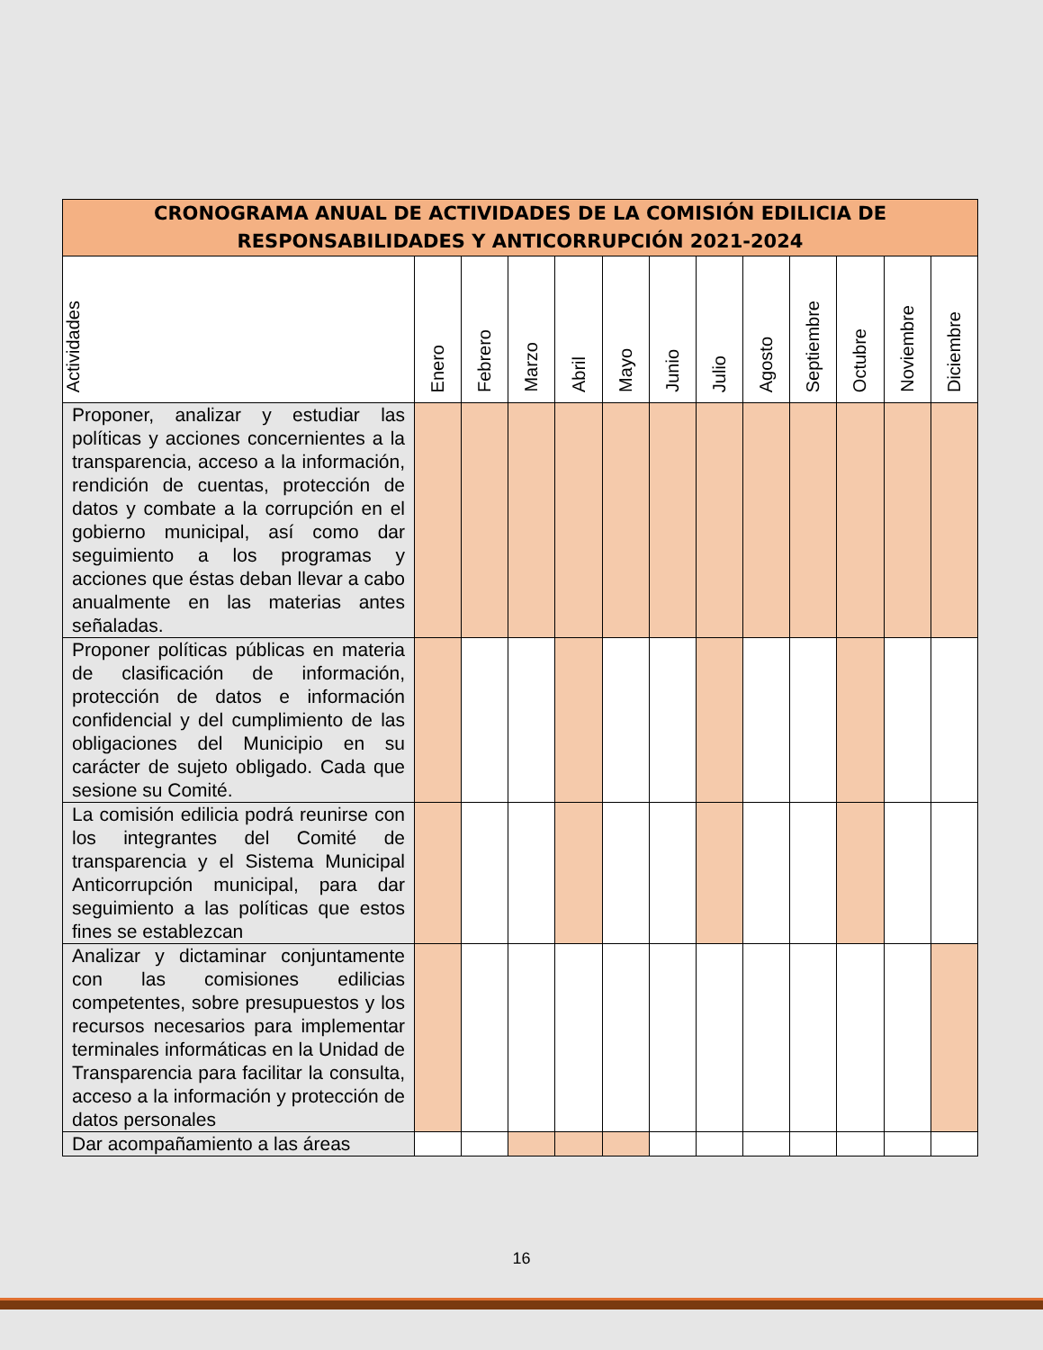| CRONOGRAMA ANUAL DE ACTIVIDADES DE LA COMISIÓN EDILICIA DE RESPONSABILIDADES Y ANTICORRUPCIÓN 2021-2024 | | | | | | | | | | | | |
| Actividades | Enero | Febrero | Marzo | Abril | Mayo | Junio | Julio | Agosto | Septiembre | Octubre | Noviembre | Diciembre |
| Proponer, analizar y estudiar las políticas y acciones concernientes a la transparencia, acceso a la información, rendición de cuentas, protección de datos y combate a la corrupción en el gobierno municipal, así como dar seguimiento a los programas y acciones que éstas deban llevar a cabo anualmente en las materias antes señaladas. | | | | | | | | | | | | |
| Proponer políticas públicas en materia de clasificación de información, protección de datos e información confidencial y del cumplimiento de las obligaciones del Municipio en su carácter de sujeto obligado. Cada que sesione su Comité. | | | | | | | | | | | | |
| La comisión edilicia podrá reunirse con los integrantes del Comité de transparencia y el Sistema Municipal Anticorrupción municipal, para dar seguimiento a las políticas que estos fines se establezcan | | | | | | | | | | | | |
| Analizar y dictaminar conjuntamente con las comisiones edilicias competentes, sobre presupuestos y los recursos necesarios para implementar terminales informáticas en la Unidad de Transparencia para facilitar la consulta, acceso a la información y protección de datos personales | | | | | | | | | | | | |
| Dar acompañamiento a las áreas | | | | | | | | | | | | |
16